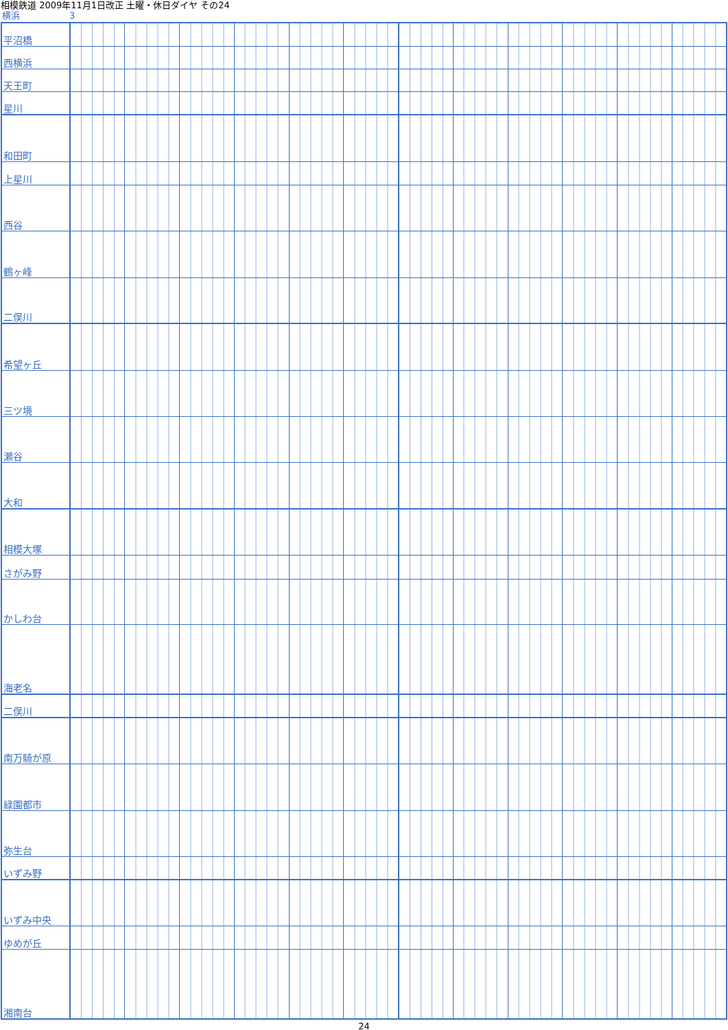相模鉄道 2009年11月1日改正 土曜・休日ダイヤ その24
横浜 3
| 平沼橋 | | | | | | | | | | | | |
| 西横浜 | | | | | | | | | | | | |
| 天王町 | | | | | | | | | | | | |
| 星川 | | | | | | | | | | | | |
| 和田町 | | | | | | | | | | | | |
| 上星川 | | | | | | | | | | | | |
| 西谷 | | | | | | | | | | | | |
| 鶴ヶ峰 | | | | | | | | | | | | |
| 二俣川 | | | | | | | | | | | | |
| 希望ヶ丘 | | | | | | | | | | | | |
| 三ツ境 | | | | | | | | | | | | |
| 瀬谷 | | | | | | | | | | | | |
| 大和 | | | | | | | | | | | | |
| 相模大塚 | | | | | | | | | | | | |
| さがみ野 | | | | | | | | | | | | |
| かしわ台 | | | | | | | | | | | | |
| 海老名 | | | | | | | | | | | | |
| 二俣川 | | | | | | | | | | | | |
| 南万騎が原 | | | | | | | | | | | | |
| 緑園都市 | | | | | | | | | | | | |
| 弥生台 | | | | | | | | | | | | |
| いずみ野 | | | | | | | | | | | | |
| いずみ中央 | | | | | | | | | | | | |
| ゆめが丘 | | | | | | | | | | | | |
| 湘南台 | | | | | | | | | | | | |
24